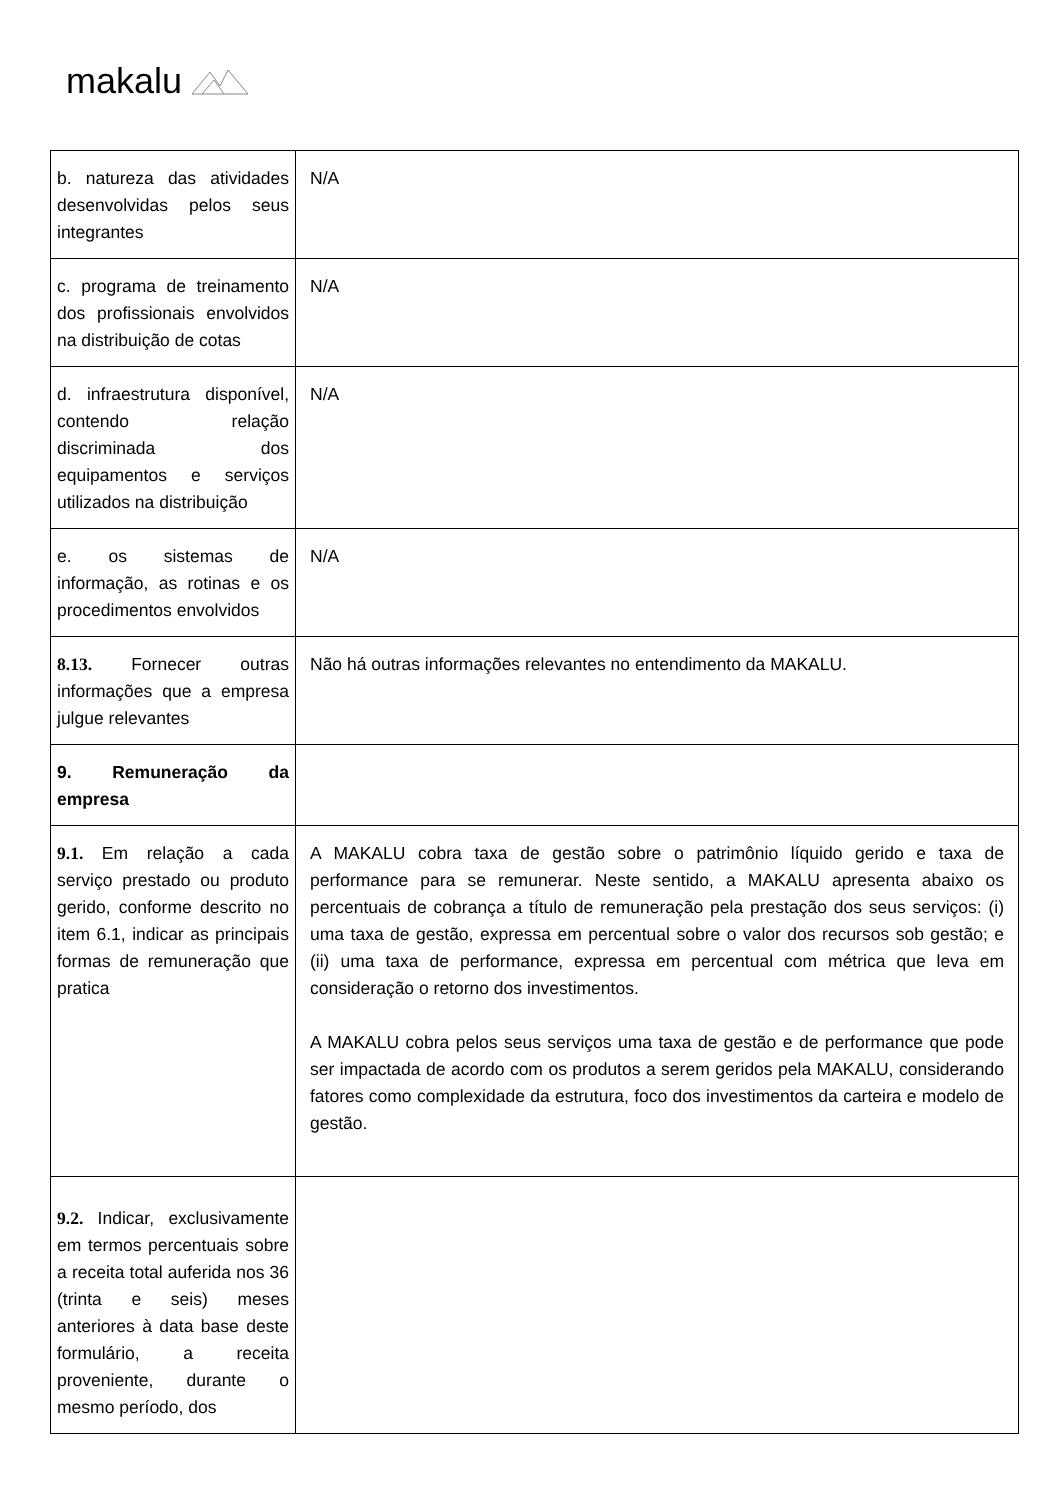makalu
| b. natureza das atividades desenvolvidas pelos seus integrantes | N/A |
| c. programa de treinamento dos profissionais envolvidos na distribuição de cotas | N/A |
| d. infraestrutura disponível, contendo relação discriminada dos equipamentos e serviços utilizados na distribuição | N/A |
| e. os sistemas de informação, as rotinas e os procedimentos envolvidos | N/A |
| 8.13. Fornecer outras informações que a empresa julgue relevantes | Não há outras informações relevantes no entendimento da MAKALU. |
| 9. Remuneração da empresa | |
| 9.1. Em relação a cada serviço prestado ou produto gerido, conforme descrito no item 6.1, indicar as principais formas de remuneração que pratica | A MAKALU cobra taxa de gestão sobre o patrimônio líquido gerido e taxa de performance para se remunerar. Neste sentido, a MAKALU apresenta abaixo os percentuais de cobrança a título de remuneração pela prestação dos seus serviços: (i) uma taxa de gestão, expressa em percentual sobre o valor dos recursos sob gestão; e (ii) uma taxa de performance, expressa em percentual com métrica que leva em consideração o retorno dos investimentos. A MAKALU cobra pelos seus serviços uma taxa de gestão e de performance que pode ser impactada de acordo com os produtos a serem geridos pela MAKALU, considerando fatores como complexidade da estrutura, foco dos investimentos da carteira e modelo de gestão. |
| 9.2. Indicar, exclusivamente em termos percentuais sobre a receita total auferida nos 36 (trinta e seis) meses anteriores à data base deste formulário, a receita proveniente, durante o mesmo período, dos | |